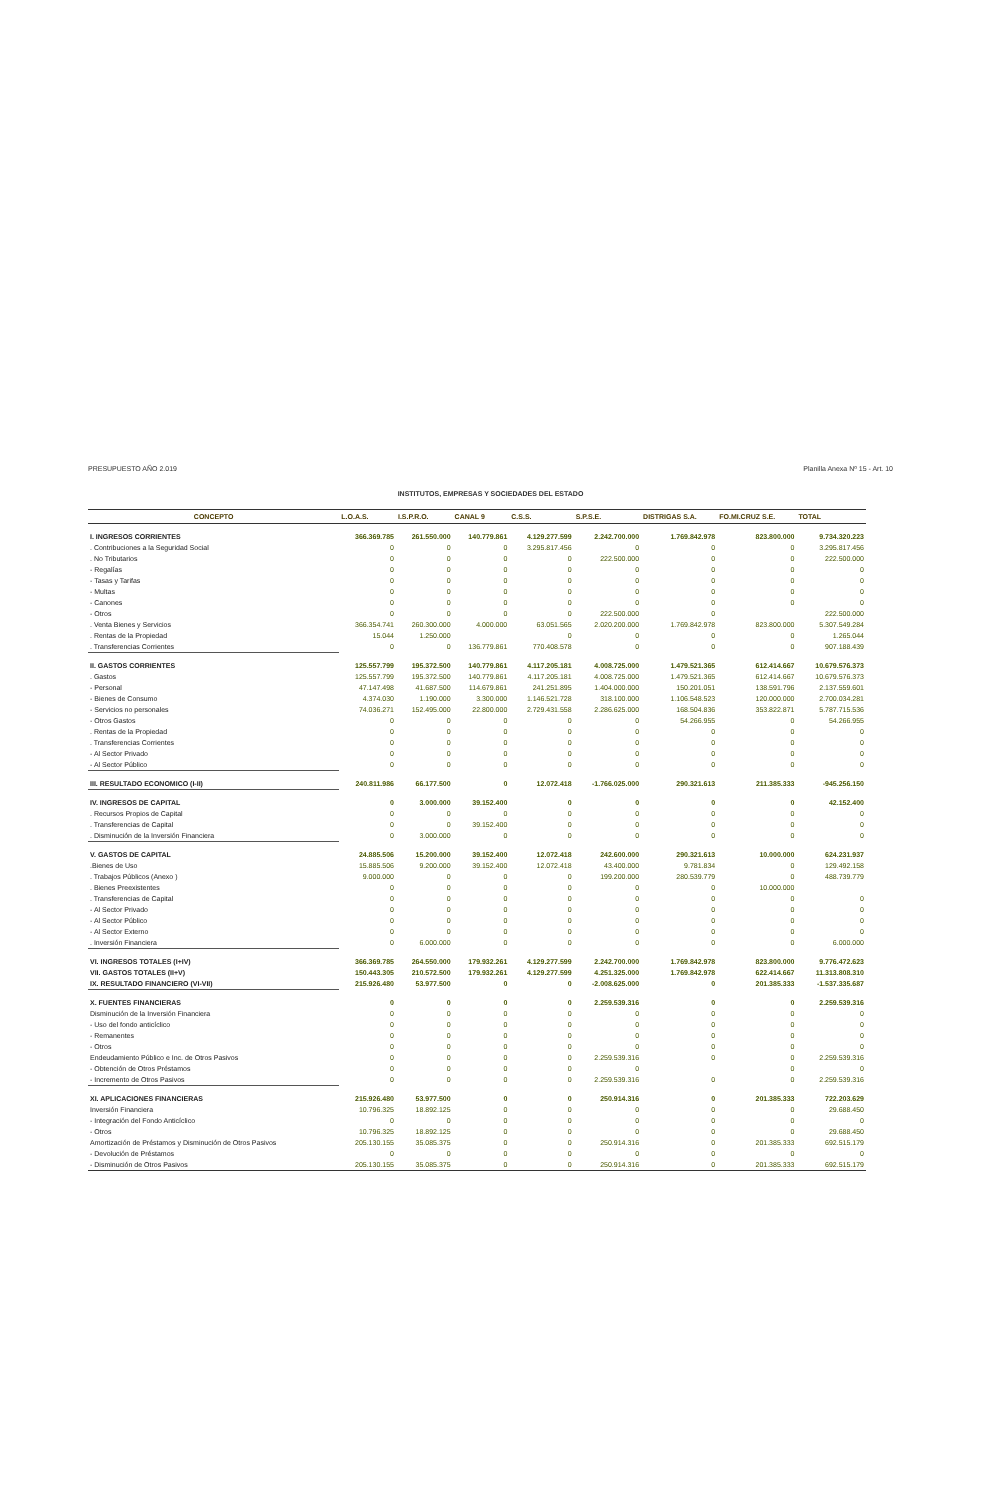PRESUPUESTO AÑO 2.019 Planilla Anexa Nº 15 - Art. 10
INSTITUTOS, EMPRESAS Y SOCIEDADES DEL ESTADO
| CONCEPTO | L.O.A.S. | I.S.P.R.O. | CANAL 9 | C.S.S. | S.P.S.E. | DISTRIGAS S.A. | FO.MI.CRUZ S.E. | TOTAL |
| --- | --- | --- | --- | --- | --- | --- | --- | --- |
| I. INGRESOS CORRIENTES | 366.369.785 | 261.550.000 | 140.779.861 | 4.129.277.599 | 2.242.700.000 | 1.769.842.978 | 823.800.000 | 9.734.320.223 |
| . Contribuciones a la Seguridad Social | 0 | 0 | 0 | 3.295.817.456 | 0 | 0 | 0 | 3.295.817.456 |
| . No Tributarios | 0 | 0 | 0 | 0 | 222.500.000 | 0 | 0 | 222.500.000 |
| - Regalías | 0 | 0 | 0 | 0 | 0 | 0 | 0 | 0 |
| - Tasas y Tarifas | 0 | 0 | 0 | 0 | 0 | 0 | 0 | 0 |
| - Multas | 0 | 0 | 0 | 0 | 0 | 0 | 0 | 0 |
| - Canones | 0 | 0 | 0 | 0 | 0 | 0 | 0 | 0 |
| - Otros | 0 | 0 | 0 | 0 | 222.500.000 | 0 | | 222.500.000 |
| . Venta Bienes y Servicios | 366.354.741 | 260.300.000 | 4.000.000 | 63.051.565 | 2.020.200.000 | 1.769.842.978 | 823.800.000 | 5.307.549.284 |
| . Rentas de la Propiedad | 15.044 | 1.250.000 | | 0 | 0 | 0 | 0 | 1.265.044 |
| . Transferencias Corrientes | 0 | 0 | 136.779.861 | 770.408.578 | 0 | 0 | 0 | 907.188.439 |
| II. GASTOS CORRIENTES | 125.557.799 | 195.372.500 | 140.779.861 | 4.117.205.181 | 4.008.725.000 | 1.479.521.365 | 612.414.667 | 10.679.576.373 |
| . Gastos | 125.557.799 | 195.372.500 | 140.779.861 | 4.117.205.181 | 4.008.725.000 | 1.479.521.365 | 612.414.667 | 10.679.576.373 |
| - Personal | 47.147.498 | 41.687.500 | 114.679.861 | 241.251.895 | 1.404.000.000 | 150.201.051 | 138.591.796 | 2.137.559.601 |
| - Bienes de Consumo | 4.374.030 | 1.190.000 | 3.300.000 | 1.146.521.728 | 318.100.000 | 1.106.548.523 | 120.000.000 | 2.700.034.281 |
| - Servicios no personales | 74.036.271 | 152.495.000 | 22.800.000 | 2.729.431.558 | 2.286.625.000 | 168.504.836 | 353.822.871 | 5.787.715.536 |
| - Otros Gastos | 0 | 0 | 0 | 0 | 0 | 54.266.955 | 0 | 54.266.955 |
| . Rentas de la Propiedad | 0 | 0 | 0 | 0 | 0 | 0 | 0 | 0 |
| . Transferencias Corrientes | 0 | 0 | 0 | 0 | 0 | 0 | 0 | 0 |
| - Al Sector Privado | 0 | 0 | 0 | 0 | 0 | 0 | 0 | 0 |
| - Al Sector Público | 0 | 0 | 0 | 0 | 0 | 0 | 0 | 0 |
| III. RESULTADO ECONOMICO (I-II) | 240.811.986 | 66.177.500 | 0 | 12.072.418 | -1.766.025.000 | 290.321.613 | 211.385.333 | -945.256.150 |
| IV. INGRESOS DE CAPITAL | 0 | 3.000.000 | 39.152.400 | 0 | 0 | 0 | 0 | 42.152.400 |
| . Recursos Propios de Capital | 0 | 0 | 0 | 0 | 0 | 0 | 0 | 0 |
| . Transferencias de Capital | 0 | 0 | 39.152.400 | 0 | 0 | 0 | 0 | 0 |
| . Disminución de la Inversión Financiera | 0 | 3.000.000 | 0 | 0 | 0 | 0 | 0 | 0 |
| V. GASTOS DE CAPITAL | 24.885.506 | 15.200.000 | 39.152.400 | 12.072.418 | 242.600.000 | 290.321.613 | 10.000.000 | 624.231.937 |
| .Bienes de Uso | 15.885.506 | 9.200.000 | 39.152.400 | 12.072.418 | 43.400.000 | 9.781.834 | 0 | 129.492.158 |
| . Trabajos Públicos (Anexo ) | 9.000.000 | 0 | 0 | 0 | 199.200.000 | 280.539.779 | 0 | 488.739.779 |
| . Bienes Preexistentes | 0 | 0 | 0 | 0 | 0 | 0 | 10.000.000 | |
| . Transferencias de Capital | 0 | 0 | 0 | 0 | 0 | 0 | 0 | 0 |
| - Al Sector Privado | 0 | 0 | 0 | 0 | 0 | 0 | 0 | 0 |
| - Al Sector Público | 0 | 0 | 0 | 0 | 0 | 0 | 0 | 0 |
| - Al Sector Externo | 0 | 0 | 0 | 0 | 0 | 0 | 0 | 0 |
| . Inversión Financiera | 0 | 6.000.000 | 0 | 0 | 0 | 0 | 0 | 6.000.000 |
| VI. INGRESOS TOTALES (I+IV) | 366.369.785 | 264.550.000 | 179.932.261 | 4.129.277.599 | 2.242.700.000 | 1.769.842.978 | 823.800.000 | 9.776.472.623 |
| VII. GASTOS TOTALES (II+V) | 150.443.305 | 210.572.500 | 179.932.261 | 4.129.277.599 | 4.251.325.000 | 1.769.842.978 | 622.414.667 | 11.313.808.310 |
| IX. RESULTADO FINANCIERO (VI-VII) | 215.926.480 | 53.977.500 | 0 | 0 | -2.008.625.000 | 0 | 201.385.333 | -1.537.335.687 |
| X. FUENTES FINANCIERAS | 0 | 0 | 0 | 0 | 2.259.539.316 | 0 | 0 | 2.259.539.316 |
| Disminución de la Inversión Financiera | 0 | 0 | 0 | 0 | 0 | 0 | 0 | 0 |
| - Uso del fondo anticíclico | 0 | 0 | 0 | 0 | 0 | 0 | 0 | 0 |
| - Remanentes | 0 | 0 | 0 | 0 | 0 | 0 | 0 | 0 |
| - Otros | 0 | 0 | 0 | 0 | 0 | 0 | 0 | 0 |
| Endeudamiento Público e Inc. de Otros Pasivos | 0 | 0 | 0 | 0 | 2.259.539.316 | 0 | 0 | 2.259.539.316 |
| - Obtención de Otros Préstamos | 0 | 0 | 0 | 0 | 0 | | 0 | 0 |
| - Incremento de Otros Pasivos | 0 | 0 | 0 | 0 | 2.259.539.316 | 0 | 0 | 2.259.539.316 |
| XI. APLICACIONES FINANCIERAS | 215.926.480 | 53.977.500 | 0 | 0 | 250.914.316 | 0 | 201.385.333 | 722.203.629 |
| Inversión Financiera | 10.796.325 | 18.892.125 | 0 | 0 | 0 | 0 | 0 | 29.688.450 |
| - Integración del Fondo Anticíclico | 0 | 0 | 0 | 0 | 0 | 0 | 0 | 0 |
| - Otros | 10.796.325 | 18.892.125 | 0 | 0 | 0 | 0 | 0 | 29.688.450 |
| Amortización de Préstamos y Disminución de Otros Pasivos | 205.130.155 | 35.085.375 | 0 | 0 | 250.914.316 | 0 | 201.385.333 | 692.515.179 |
| - Devolución de Préstamos | 0 | 0 | 0 | 0 | 0 | 0 | 0 | 0 |
| - Disminución de Otros Pasivos | 205.130.155 | 35.085.375 | 0 | 0 | 250.914.316 | 0 | 201.385.333 | 692.515.179 |